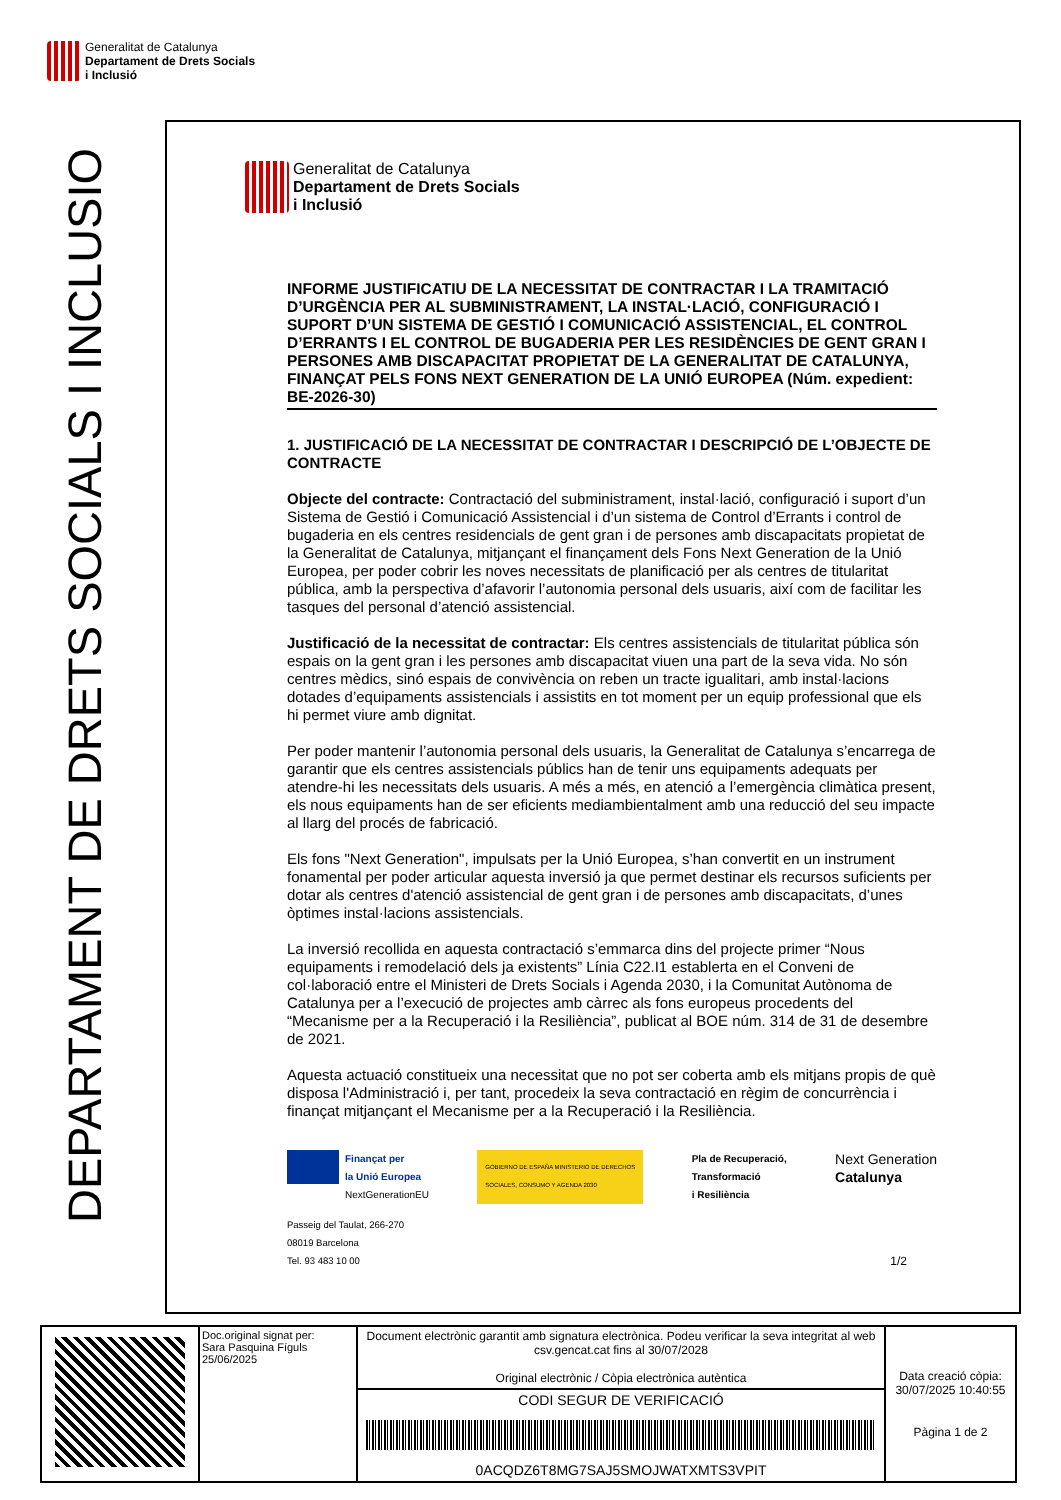Generalitat de Catalunya
Departament de Drets Socials
i Inclusió
DEPARTAMENT DE DRETS SOCIALS I INCLUSIO
Generalitat de Catalunya
Departament de Drets Socials
i Inclusió
INFORME JUSTIFICATIU DE LA NECESSITAT DE CONTRACTAR I LA TRAMITACIÓ D’URGÈNCIA PER AL SUBMINISTRAMENT, LA INSTAL·LACIÓ, CONFIGURACIÓ I SUPORT D’UN SISTEMA DE GESTIÓ I COMUNICACIÓ ASSISTENCIAL, EL CONTROL D’ERRANTS I EL CONTROL DE BUGADERIA PER LES RESIDÈNCIES DE GENT GRAN I PERSONES AMB DISCAPACITAT PROPIETAT DE LA GENERALITAT DE CATALUNYA, FINANÇAT PELS FONS NEXT GENERATION DE LA UNIÓ EUROPEA (Núm. expedient: BE-2026-30)
1. JUSTIFICACIÓ DE LA NECESSITAT DE CONTRACTAR I DESCRIPCIÓ DE L’OBJECTE DE CONTRACTE
Objecte del contracte: Contractació del subministrament, instal·lació, configuració i suport d’un Sistema de Gestió i Comunicació Assistencial i d’un sistema de Control d’Errants i control de bugaderia en els centres residencials de gent gran i de persones amb discapacitats propietat de la Generalitat de Catalunya, mitjançant el finançament dels Fons Next Generation de la Unió Europea, per poder cobrir les noves necessitats de planificació per als centres de titularitat pública, amb la perspectiva d’afavorir l’autonomia personal dels usuaris, així com de facilitar les tasques del personal d’atenció assistencial.
Justificació de la necessitat de contractar: Els centres assistencials de titularitat pública són espais on la gent gran i les persones amb discapacitat viuen una part de la seva vida. No són centres mèdics, sinó espais de convivència on reben un tracte igualitari, amb instal·lacions dotades d’equipaments assistencials i assistits en tot moment per un equip professional que els hi permet viure amb dignitat.
Per poder mantenir l’autonomia personal dels usuaris, la Generalitat de Catalunya s’encarrega de garantir que els centres assistencials públics han de tenir uns equipaments adequats per atendre-hi les necessitats dels usuaris. A més a més, en atenció a l’emergència climàtica present, els nous equipaments han de ser eficients mediambientalment amb una reducció del seu impacte al llarg del procés de fabricació.
Els fons "Next Generation", impulsats per la Unió Europea, s’han convertit en un instrument fonamental per poder articular aquesta inversió ja que permet destinar els recursos suficients per dotar als centres d'atenció assistencial de gent gran i de persones amb discapacitats, d’unes òptimes instal·lacions assistencials.
La inversió recollida en aquesta contractació s’emmarca dins del projecte primer “Nous equipaments i remodelació dels ja existents” Línia C22.I1 establerta en el Conveni de col·laboració entre el Ministeri de Drets Socials i Agenda 2030, i la Comunitat Autònoma de Catalunya per a l’execució de projectes amb càrrec als fons europeus procedents del “Mecanisme per a la Recuperació i la Resiliència”, publicat al BOE núm. 314 de 31 de desembre de 2021.
Aquesta actuació constitueix una necessitat que no pot ser coberta amb els mitjans propis de què disposa l'Administració i, per tant, procedeix la seva contractació en règim de concurrència i finançat mitjançant el Mecanisme per a la Recuperació i la Resiliència.
Finançat per
la Unió Europea
NextGenerationEU
GOBIERNO DE ESPAÑA MINISTERIO DE DERECHOS SOCIALES, CONSUMO Y AGENDA 2030
Pla de Recuperació,
Transformació
i Resiliència
Next Generation
Catalunya
Passeig del Taulat, 266-270
08019 Barcelona
Tel. 93 483 10 00
1/2
| | Doc.original signat per: Sara Pasquina Fíguls 25/06/2025 | Document electrònic garantit amb signatura electrònica. Podeu verificar la seva integritat al web csv.gencat.cat fins al 30/07/2028 Original electrònic / Còpia electrònica autèntica | Data creació còpia: 30/07/2025 10:40:55 Pàgina 1 de 2 |
| | | CODI SEGUR DE VERIFICACIÓ 0ACQDZ6T8MG7SAJ5SMOJWATXMTS3VPIT | |